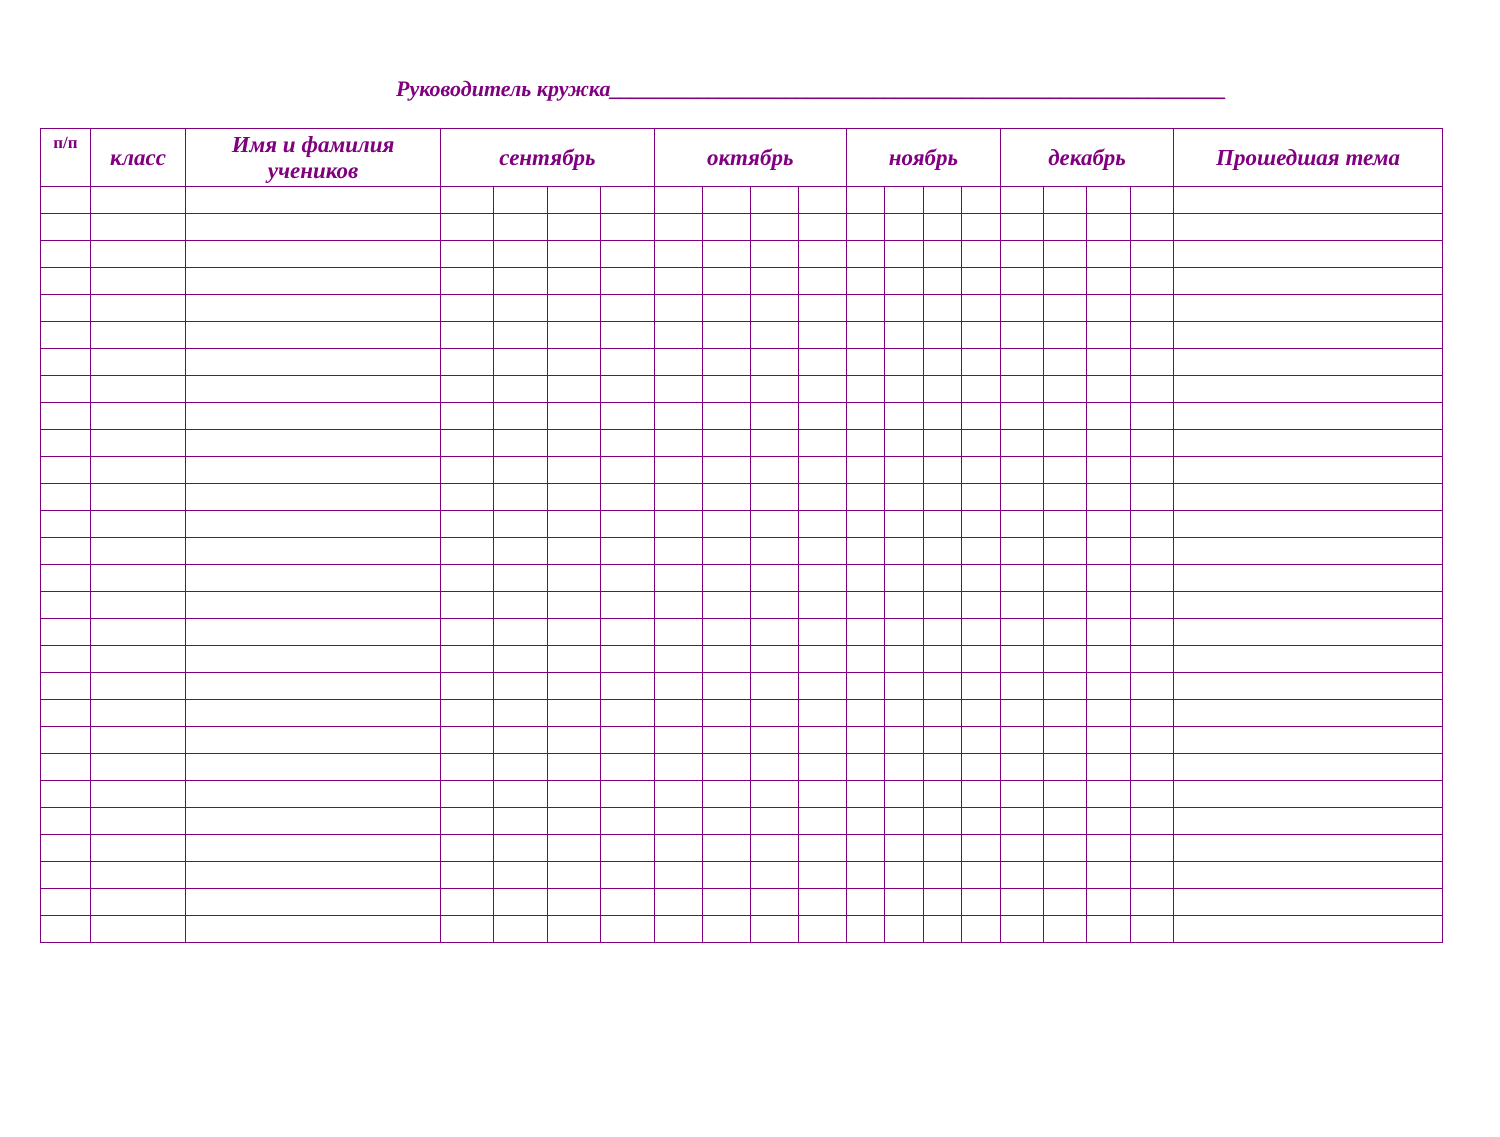Руководитель кружка________________________________________________________
| п/п | класс | Имя и фамилия учеников | сентябрь | | | | октябрь | | | | ноябрь | | | | декабрь | | | | Прошедшая тема |
| --- | --- | --- | --- | --- | --- | --- | --- | --- | --- | --- | --- | --- | --- | --- | --- | --- | --- | --- | --- |